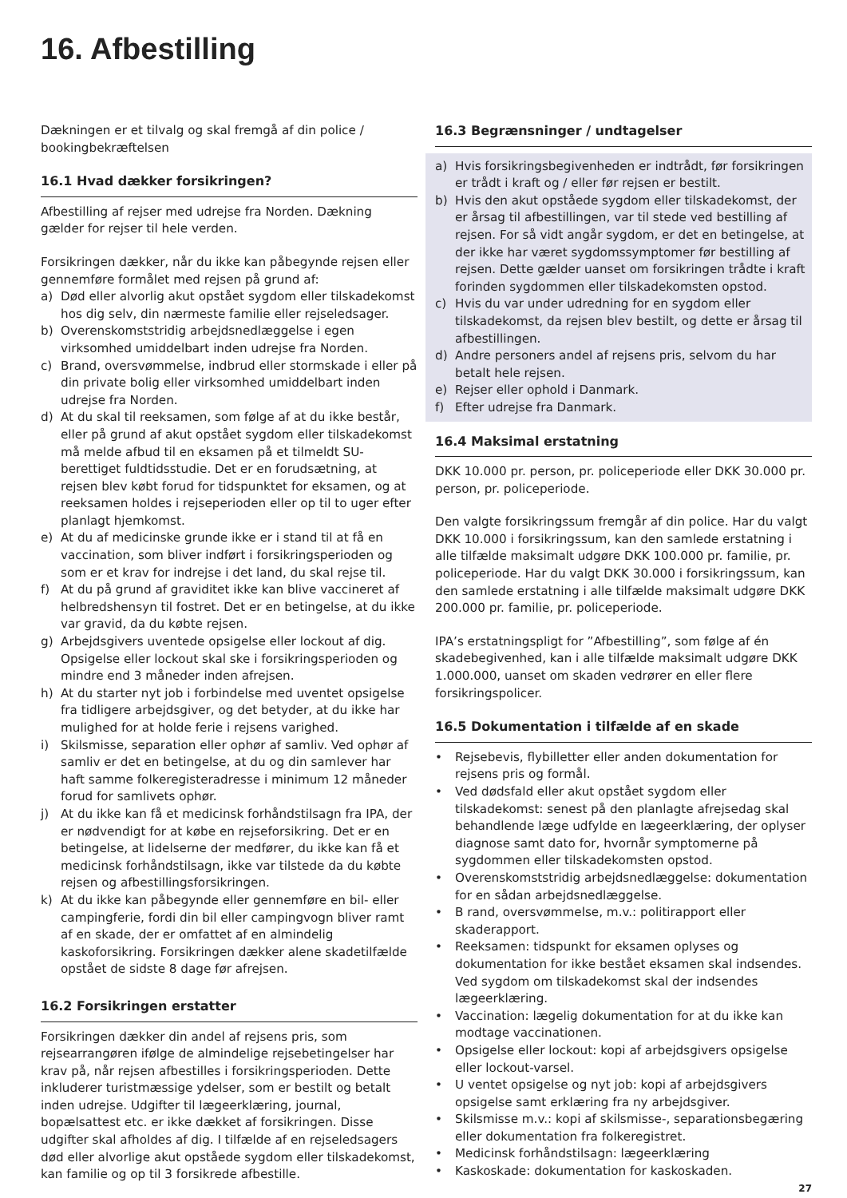16. Afbestilling
Dækningen er et tilvalg og skal fremgå af din police / bookingbekræftelsen
16.1 Hvad dækker forsikringen?
Afbestilling af rejser med udrejse fra Norden. Dækning gælder for rejser til hele verden.
Forsikringen dækker, når du ikke kan påbegynde rejsen eller gennemføre formålet med rejsen på grund af:
a) Død eller alvorlig akut opstået sygdom eller tilskadekomst hos dig selv, din nærmeste familie eller rejseledsager.
b) Overenskomststridig arbejdsnedlæggelse i egen virksomhed umiddelbart inden udrejse fra Norden.
c) Brand, oversvømmelse, indbrud eller stormskade i eller på din private bolig eller virksomhed umiddelbart inden udrejse fra Norden.
d) At du skal til reeksamen, som følge af at du ikke består, eller på grund af akut opstået sygdom eller tilskadekomst må melde afbud til en eksamen på et tilmeldt SU-berettiget fuldtidsstudie. Det er en forudsætning, at rejsen blev købt forud for tidspunktet for eksamen, og at reeksamen holdes i rejseperioden eller op til to uger efter planlagt hjemkomst.
e) At du af medicinske grunde ikke er i stand til at få en vaccination, som bliver indført i forsikringsperioden og som er et krav for indrejse i det land, du skal rejse til.
f) At du på grund af graviditet ikke kan blive vaccineret af helbredshensyn til fostret. Det er en betingelse, at du ikke var gravid, da du købte rejsen.
g) Arbejdsgivers uventede opsigelse eller lockout af dig. Opsigelse eller lockout skal ske i forsikringsperioden og mindre end 3 måneder inden afrejsen.
h) At du starter nyt job i forbindelse med uventet opsigelse fra tidligere arbejdsgiver, og det betyder, at du ikke har mulighed for at holde ferie i rejsens varighed.
i) Skilsmisse, separation eller ophør af samliv. Ved ophør af samliv er det en betingelse, at du og din samlever har haft samme folkeregisteradresse i minimum 12 måneder forud for samlivets ophør.
j) At du ikke kan få et medicinsk forhåndstilsagn fra IPA, der er nødvendigt for at købe en rejseforsikring. Det er en betingelse, at lidelserne der medfører, du ikke kan få et medicinsk forhåndstilsagn, ikke var tilstede da du købte rejsen og afbestillingsforsikringen.
k) At du ikke kan påbegynde eller gennemføre en bil- eller campingferie, fordi din bil eller campingvogn bliver ramt af en skade, der er omfattet af en almindelig kaskoforsikring. Forsikringen dækker alene skadetilfælde opstået de sidste 8 dage før afrejsen.
16.2 Forsikringen erstatter
Forsikringen dækker din andel af rejsens pris, som rejsearrangøren ifølge de almindelige rejsebetingelser har krav på, når rejsen afbestilles i forsikringsperioden. Dette inkluderer turistmæssige ydelser, som er bestilt og betalt inden udrejse. Udgifter til lægeerklæring, journal, bopælsattest etc. er ikke dækket af forsikringen. Disse udgifter skal afholdes af dig. I tilfælde af en rejseledsagers død eller alvorlige akut opståede sygdom eller tilskadekomst, kan familie og op til 3 forsikrede afbestille.
16.3 Begrænsninger / undtagelser
a) Hvis forsikringsbegivenheden er indtrådt, før forsikringen er trådt i kraft og / eller før rejsen er bestilt.
b) Hvis den akut opståede sygdom eller tilskadekomst, der er årsag til afbestillingen, var til stede ved bestilling af rejsen. For så vidt angår sygdom, er det en betingelse, at der ikke har været sygdomssymptomer før bestilling af rejsen. Dette gælder uanset om forsikringen trådte i kraft forinden sygdommen eller tilskadekomsten opstod.
c) Hvis du var under udredning for en sygdom eller tilskadekomst, da rejsen blev bestilt, og dette er årsag til afbestillingen.
d) Andre personers andel af rejsens pris, selvom du har betalt hele rejsen.
e) Rejser eller ophold i Danmark.
f) Efter udrejse fra Danmark.
16.4 Maksimal erstatning
DKK 10.000 pr. person, pr. policeperiode eller DKK 30.000 pr. person, pr. policeperiode.
Den valgte forsikringssum fremgår af din police. Har du valgt DKK 10.000 i forsikringssum, kan den samlede erstatning i alle tilfælde maksimalt udgøre DKK 100.000 pr. familie, pr. policeperiode. Har du valgt DKK 30.000 i forsikringssum, kan den samlede erstatning i alle tilfælde maksimalt udgøre DKK 200.000 pr. familie, pr. policeperiode.
IPA’s erstatningspligt for ”Afbestilling”, som følge af én skadebegivenhed, kan i alle tilfælde maksimalt udgøre DKK 1.000.000, uanset om skaden vedrører en eller flere forsikringspolicer.
16.5 Dokumentation i tilfælde af en skade
• Rejsebevis, flybilletter eller anden dokumentation for rejsens pris og formål.
• Ved dødsfald eller akut opstået sygdom eller tilskadekomst: senest på den planlagte afrejsedag skal behandlende læge udfylde en lægeerklæring, der oplyser diagnose samt dato for, hvornår symptomerne på sygdommen eller tilskadekomsten opstod.
• Overenskomststridig arbejdsnedlæggelse: dokumentation for en sådan arbejdsnedlæggelse.
• B rand, oversvømmelse, m.v.: politirapport eller skaderapport.
• Reeksamen: tidspunkt for eksamen oplyses og dokumentation for ikke bestået eksamen skal indsendes. Ved sygdom om tilskadekomst skal der indsendes lægeerklæring.
• Vaccination: lægelig dokumentation for at du ikke kan modtage vaccinationen.
• Opsigelse eller lockout: kopi af arbejdsgivers opsigelse eller lockout-varsel.
• U ventet opsigelse og nyt job: kopi af arbejdsgivers opsigelse samt erklæring fra ny arbejdsgiver.
• Skilsmisse m.v.: kopi af skilsmisse-, separationsbegæring eller dokumentation fra folkeregistret.
• Medicinsk forhåndstilsagn: lægeerklæring
• Kaskoskade: dokumentation for kaskoskaden.
27